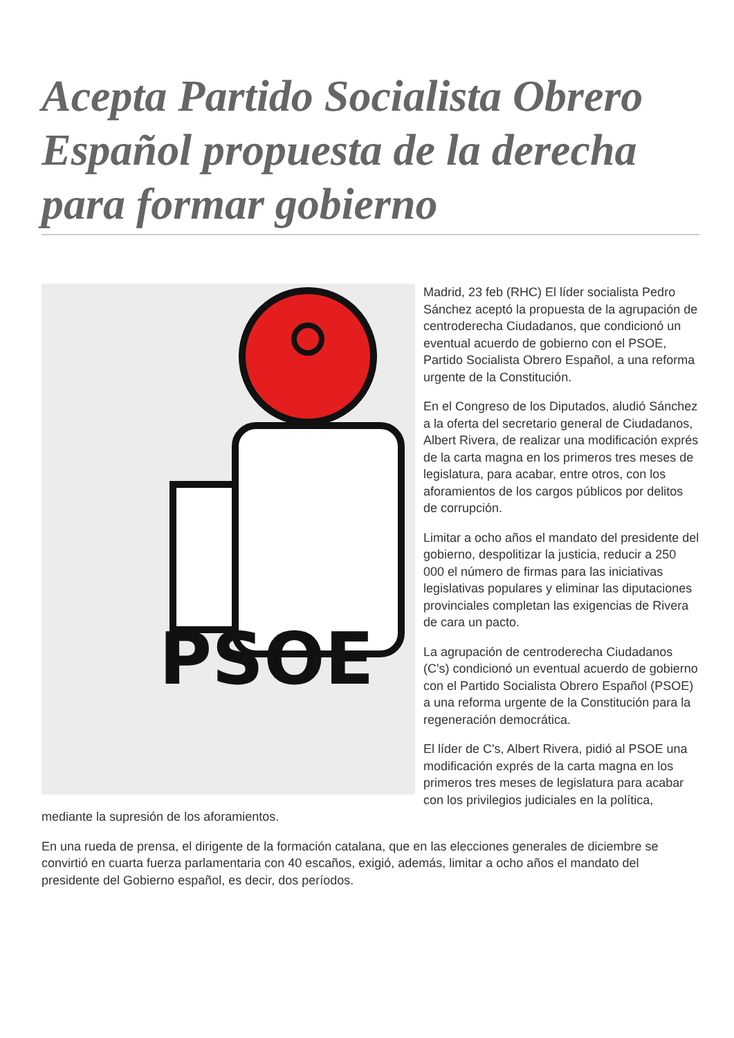Acepta Partido Socialista Obrero Español propuesta de la derecha para formar gobierno
PSOE
Madrid, 23 feb (RHC) El líder socialista Pedro Sánchez aceptó la propuesta de la agrupación de centroderecha Ciudadanos, que condicionó un eventual acuerdo de gobierno con el PSOE, Partido Socialista Obrero Español, a una reforma urgente de la Constitución.
En el Congreso de los Diputados, aludió Sánchez a la oferta del secretario general de Ciudadanos, Albert Rivera, de realizar una modificación exprés de la carta magna en los primeros tres meses de legislatura, para acabar, entre otros, con los aforamientos de los cargos públicos por delitos de corrupción.
Limitar a ocho años el mandato del presidente del gobierno, despolitizar la justicia, reducir a 250 000 el número de firmas para las iniciativas legislativas populares y eliminar las diputaciones provinciales completan las exigencias de Rivera de cara un pacto.
La agrupación de centroderecha Ciudadanos (C's) condicionó un eventual acuerdo de gobierno con el Partido Socialista Obrero Español (PSOE) a una reforma urgente de la Constitución para la regeneración democrática.
El líder de C's, Albert Rivera, pidió al PSOE una modificación exprés de la carta magna en los primeros tres meses de legislatura para acabar con los privilegios judiciales en la política, mediante la supresión de los aforamientos.
En una rueda de prensa, el dirigente de la formación catalana, que en las elecciones generales de diciembre se convirtió en cuarta fuerza parlamentaria con 40 escaños, exigió, además, limitar a ocho años el mandato del presidente del Gobierno español, es decir, dos períodos.